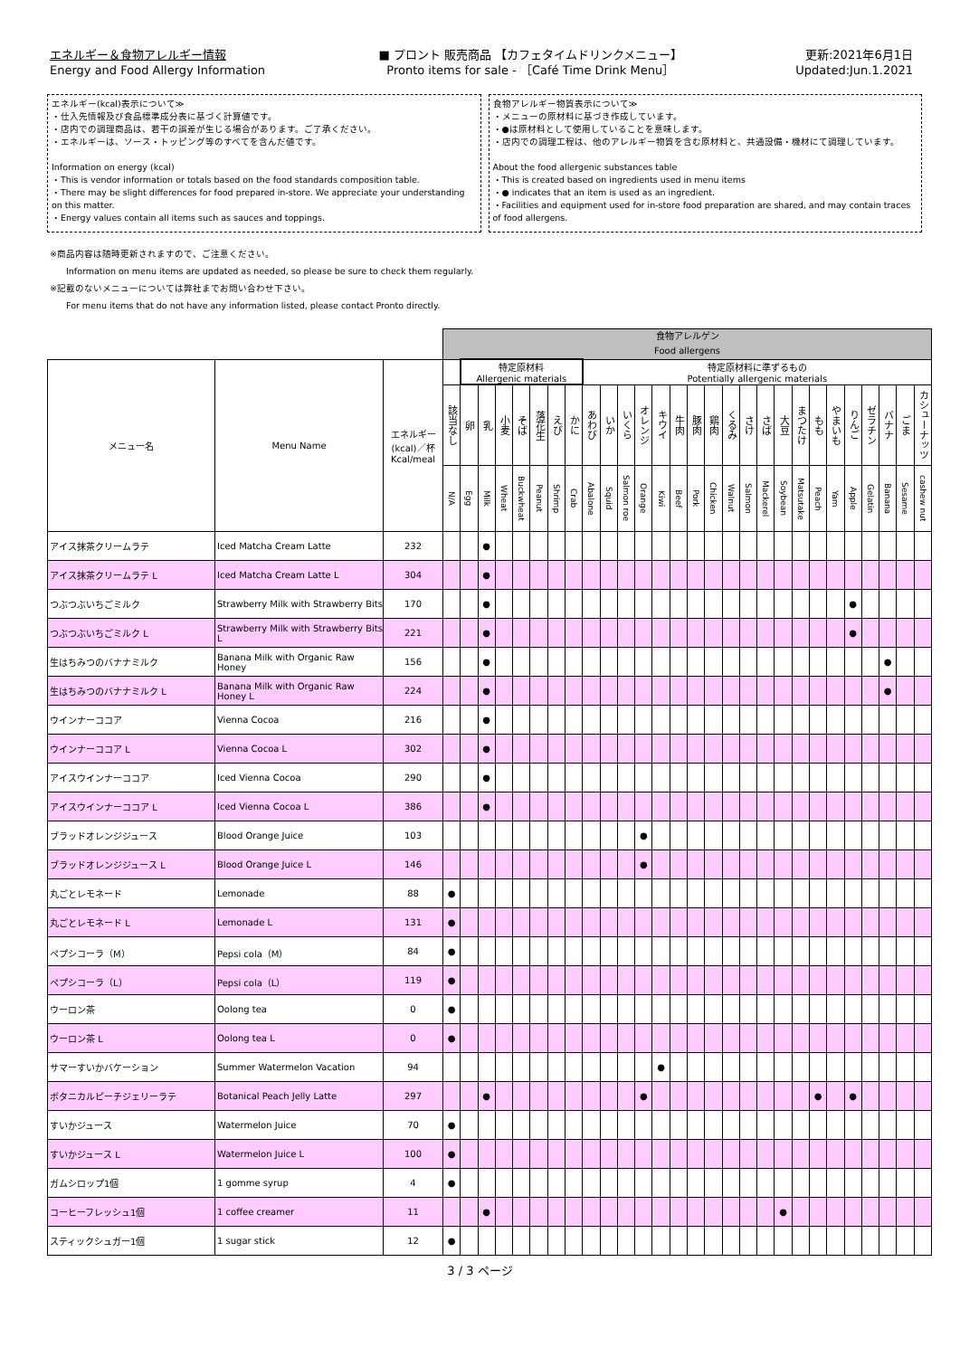エネルギー＆食物アレルギー情報
Energy and Food Allergy Information
■ プロント 販売商品 【カフェタイムドリンクメニュー】
Pronto items for sale - ［Café Time Drink Menu］
更新:2021年6月1日
Updated:Jun.1.2021
エネルギー(kcal)表示について≫
・仕入先情報及び食品標準成分表に基づく計算値です。
・店内での調理商品は、若干の誤差が生じる場合があります。ご了承ください。
・エネルギーは、ソース・トッピング等のすべてを含んだ値です。
Information on energy (kcal)
・This is vendor information or totals based on the food standards composition table.
・There may be slight differences for food prepared in-store. We appreciate your understanding on this matter.
・Energy values contain all items such as sauces and toppings.
食物アレルギー物質表示について≫
・メニューの原材料に基づき作成しています。
・●は原材料として使用していることを意味します。
・店内での調理工程は、他のアレルギー物質を含む原材料と、共通設備・機材にて調理しています。
About the food allergenic substances table
・This is created based on ingredients used in menu items
・● indicates that an item is used as an ingredient.
・Facilities and equipment used for in-store food preparation are shared, and may contain traces of food allergens.
※商品内容は随時更新されますので、ご注意ください。
Information on menu items are updated as needed, so please be sure to check them regularly.
※記載のないメニューについては弊社までお問い合わせ下さい。
For menu items that do not have any information listed, please contact Pronto directly.
| | | | 食物アレルゲン Food allergens | | | | | | | | | | | | | | | | | | | | | | | | | | | |
| --- | --- | --- | --- | --- | --- | --- | --- | --- | --- | --- | --- | --- | --- | --- | --- | --- | --- | --- | --- | --- | --- | --- | --- | --- | --- | --- | --- | --- | --- | --- |
| メニュー名 | Menu Name | エネルギー (kcal)／杯 Kcal/meal | | 特定原材料 Allergenic materials | | | | | | | 特定原材料に準ずるもの Potentially allergenic materials | | | | | | | | | | | | | | | | | | | |
| | | | 該当なし | 卵 | 乳 | 小麦 | そば | 落花生 | えび | かに | あわび | いか | いくら | オレンジ | キウイ | 牛肉 | 豚肉 | 鶏肉 | くるみ | さけ | さば | 大豆 | まつたけ | もも | やまいも | りんご | ゼラチン | バナナ | ごま | カシューナッツ |
| | | | N/A | Egg | Milk | Wheat | Buckwheat | Peanut | Shrimp | Crab | Abalone | Squid | Salmon roe | Orange | Kiwi | Beef | Pork | Chicken | Walnut | Salmon | Mackerel | Soybean | Matsutake | Peach | Yam | Apple | Gelatin | Banana | Sesame | cashew nut |
| アイス抹茶クリームラテ | Iced Matcha Cream Latte | 232 | | | ● | | | | | | | | | | | | | | | | | | | | | | | | | |
| アイス抹茶クリームラテ L | Iced Matcha Cream Latte L | 304 | | | ● | | | | | | | | | | | | | | | | | | | | | | | | | |
| つぶつぶいちごミルク | Strawberry Milk with Strawberry Bits | 170 | | | ● | | | | | | | | | | | | | | | | | | | | | ● | | | | |
| つぶつぶいちごミルク L | Strawberry Milk with Strawberry Bits L | 221 | | | ● | | | | | | | | | | | | | | | | | | | | | ● | | | | |
| 生はちみつのバナナミルク | Banana Milk with Organic Raw Honey | 156 | | | ● | | | | | | | | | | | | | | | | | | | | | | | ● | | |
| 生はちみつのバナナミルク L | Banana Milk with Organic Raw Honey L | 224 | | | ● | | | | | | | | | | | | | | | | | | | | | | | ● | | |
| ウインナーココア | Vienna Cocoa | 216 | | | ● | | | | | | | | | | | | | | | | | | | | | | | | | |
| ウインナーココア L | Vienna Cocoa L | 302 | | | ● | | | | | | | | | | | | | | | | | | | | | | | | | |
| アイスウインナーココア | Iced Vienna Cocoa | 290 | | | ● | | | | | | | | | | | | | | | | | | | | | | | | | |
| アイスウインナーココア L | Iced Vienna Cocoa L | 386 | | | ● | | | | | | | | | | | | | | | | | | | | | | | | | |
| ブラッドオレンジジュース | Blood Orange Juice | 103 | | | | | | | | | | | | ● | | | | | | | | | | | | | | | | |
| ブラッドオレンジジュース L | Blood Orange Juice L | 146 | | | | | | | | | | | | ● | | | | | | | | | | | | | | | | |
| 丸ごとレモネード | Lemonade | 88 | ● | | | | | | | | | | | | | | | | | | | | | | | | | | | |
| 丸ごとレモネード L | Lemonade L | 131 | ● | | | | | | | | | | | | | | | | | | | | | | | | | | | |
| ペプシコーラ（M） | Pepsi cola（M） | 84 | ● | | | | | | | | | | | | | | | | | | | | | | | | | | | |
| ペプシコーラ（L） | Pepsi cola（L） | 119 | ● | | | | | | | | | | | | | | | | | | | | | | | | | | | |
| ウーロン茶 | Oolong tea | 0 | ● | | | | | | | | | | | | | | | | | | | | | | | | | | | |
| ウーロン茶 L | Oolong tea L | 0 | ● | | | | | | | | | | | | | | | | | | | | | | | | | | | |
| サマーすいかバケーション | Summer Watermelon Vacation | 94 | | | | | | | | | | | | | ● | | | | | | | | | | | | | | | |
| ボタニカルピーチジェリーラテ | Botanical Peach Jelly Latte | 297 | | | ● | | | | | | | | | ● | | | | | | | | | | ● | | ● | | | | |
| すいかジュース | Watermelon Juice | 70 | ● | | | | | | | | | | | | | | | | | | | | | | | | | | | |
| すいかジュース L | Watermelon Juice L | 100 | ● | | | | | | | | | | | | | | | | | | | | | | | | | | | |
| ガムシロップ1個 | 1 gomme syrup | 4 | ● | | | | | | | | | | | | | | | | | | | | | | | | | | | |
| コーヒーフレッシュ1個 | 1 coffee creamer | 11 | | | ● | | | | | | | | | | | | | | | | | ● | | | | | | | | |
| スティックシュガー1個 | 1 sugar stick | 12 | ● | | | | | | | | | | | | | | | | | | | | | | | | | | | |
3 / 3 ページ